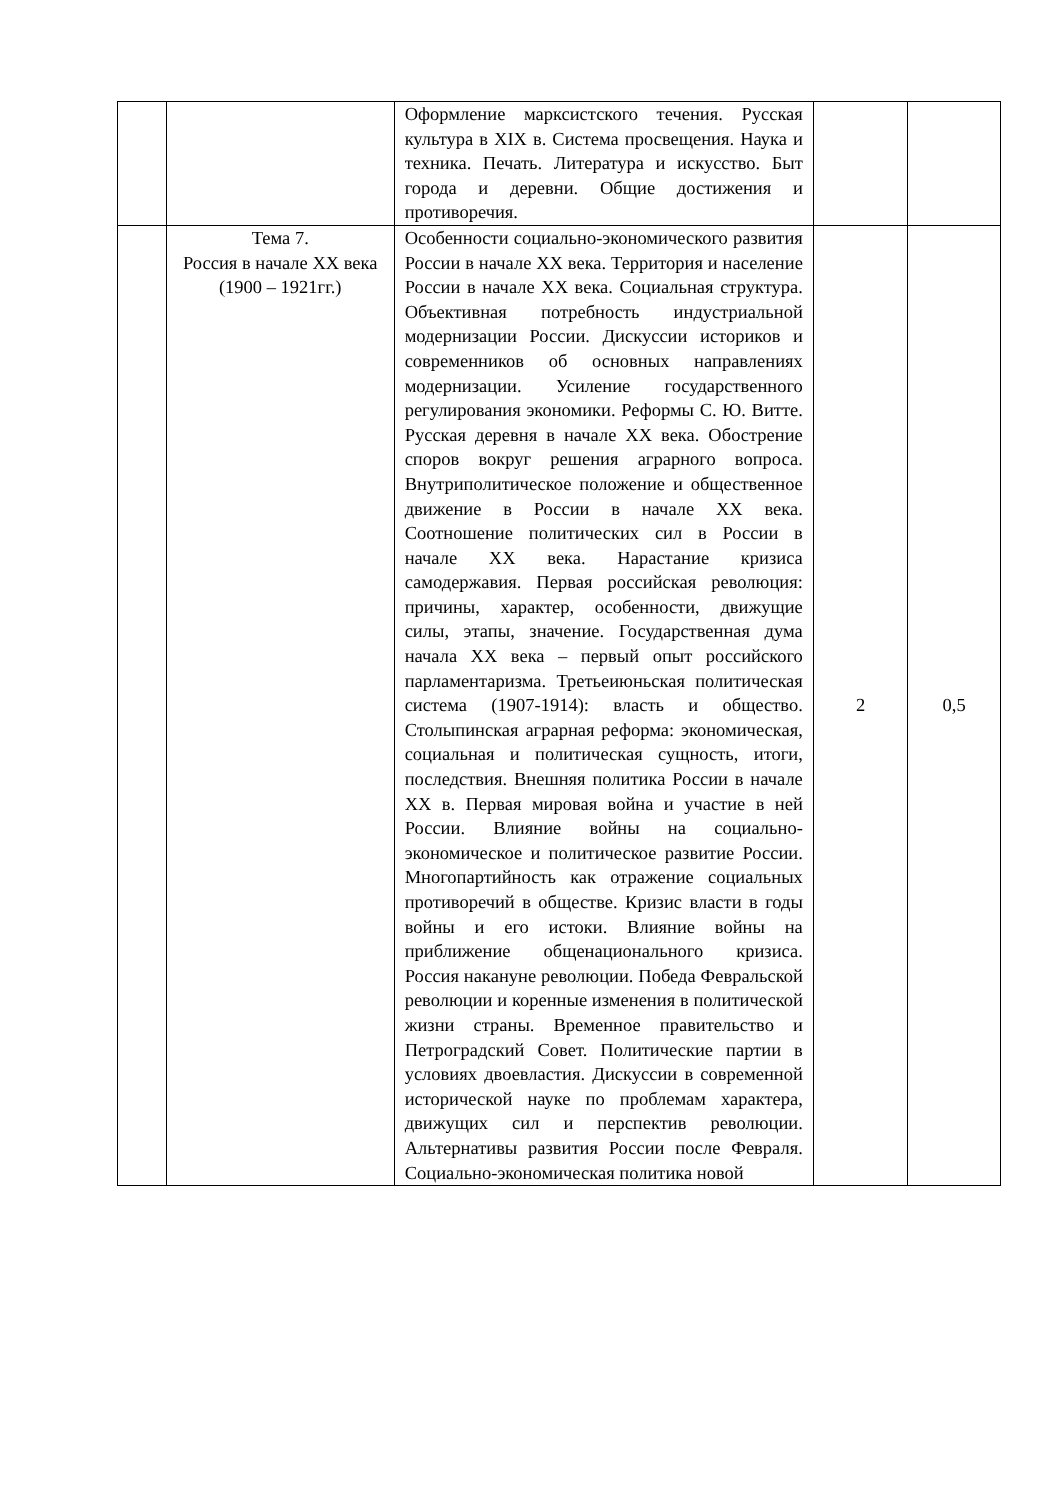| | | Оформление марксистского течения. Русская культура в XIX в. Система просвещения. Наука и техника. Печать. Литература и искусство. Быт города и деревни. Общие достижения и противоречия. | | |
| | Тема 7. Россия в начале XX века (1900 – 1921гг.) | Особенности социально-экономического развития России в начале XX века. Территория и население России в начале XX века. Социальная структура. Объективная потребность индустриальной модернизации России. Дискуссии историков и современников об основных направлениях модернизации. Усиление государственного регулирования экономики. Реформы С. Ю. Витте. Русская деревня в начале XX века. Обострение споров вокруг решения аграрного вопроса. Внутриполитическое положение и общественное движение в России в начале XX века. Соотношение политических сил в России в начале XX века. Нарастание кризиса самодержавия. Первая российская революция: причины, характер, особенности, движущие силы, этапы, значение. Государственная дума начала XX века – первый опыт российского парламентаризма. Третьеиюньская политическая система (1907-1914): власть и общество. Столыпинская аграрная реформа: экономическая, социальная и политическая сущность, итоги, последствия. Внешняя политика России в начале XX в. Первая мировая война и участие в ней России. Влияние войны на социально-экономическое и политическое развитие России. Многопартийность как отражение социальных противоречий в обществе. Кризис власти в годы войны и его истоки. Влияние войны на приближение общенационального кризиса. Россия накануне революции. Победа Февральской революции и коренные изменения в политической жизни страны. Временное правительство и Петроградский Совет. Политические партии в условиях двоевластия. Дискуссии в современной исторической науке по проблемам характера, движущих сил и перспектив революции. Альтернативы развития России после Февраля. Социально-экономическая политика новой | 2 | 0,5 |